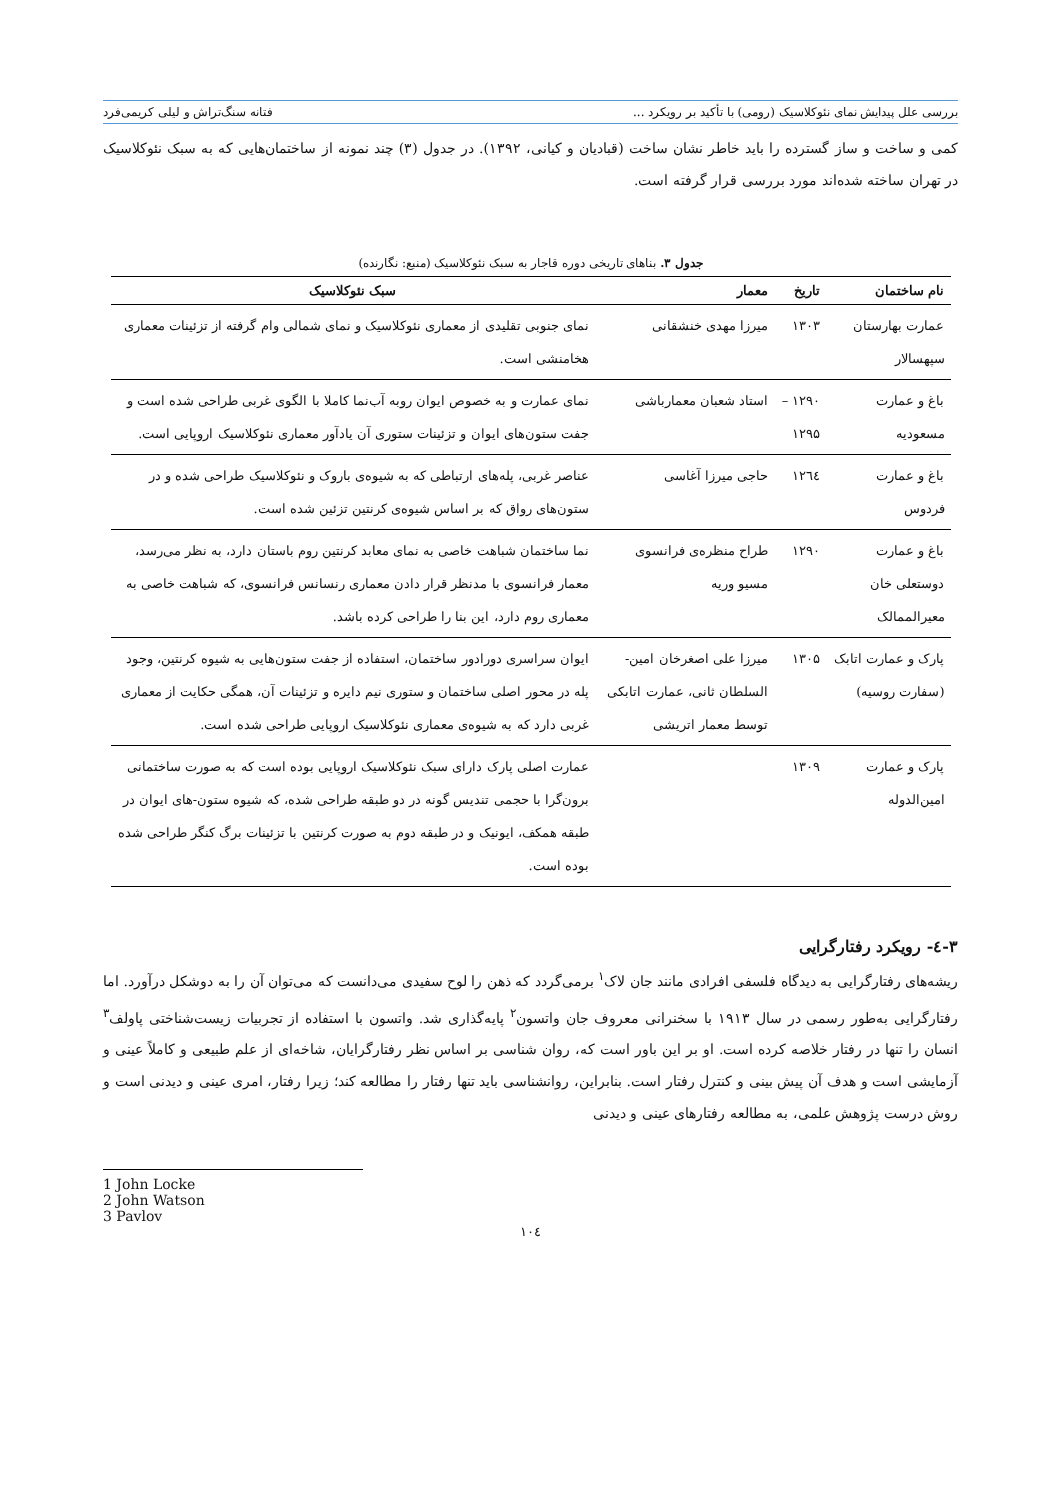بررسی علل پیدایش نمای نئوکلاسیک (رومی) با تأکید بر رویکرد ... فتانه سنگ‌تراش و لیلی کریمی‌فرد
کمی و ساخت و ساز گسترده را باید خاطر نشان ساخت (قبادیان و کیانی، ۱۳۹۲). در جدول (۳) چند نمونه از ساختمان‌هایی که به سبک نئوکلاسیک در تهران ساخته شده‌اند مورد بررسی قرار گرفته است.
جدول ۳. بناهای تاریخی دوره قاجار به سبک نئوکلاسیک (منبع: نگارنده)
| نام ساختمان | تاریخ | معمار | سبک نئوکلاسیک |
| --- | --- | --- | --- |
| عمارت بهارستان سپهسالار | ۱۳۰۳ | میرزا مهدی خنشقانی | نمای جنوبی تقلیدی از معماری نئوکلاسیک و نمای شمالی وام گرفته از تزئینات معماری هخامنشی است. |
| باغ و عمارت مسعودیه | ۱۲۹۰ – ۱۲۹۵ | استاد شعبان معمارباشی | نمای عمارت و به خصوص ایوان روبه آب‌نما کاملا با الگوی غربی طراحی شده است و جفت ستون‌های ایوان و تزئینات ستوری آن یادآور معماری نئوکلاسیک اروپایی است. |
| باغ و عمارت فردوس | ۱۲٦٤ | حاجی میرزا آغاسی | عناصر غربی، پله‌های ارتباطی که به شیوه‌ی باروک و نئوکلاسیک طراحی شده و در ستون‌های رواق که بر اساس شیوه‌ی کرنتین تزئین شده است. |
| باغ و عمارت دوستعلی خان معیرالممالک | ۱۲۹۰ | طراح منظره‌ی فرانسوی مسیو وریه | نما ساختمان شباهت خاصی به نمای معابد کرنتین روم باستان دارد، به نظر می‌رسد، معمار فرانسوی با مدنظر قرار دادن معماری رنسانس فرانسوی، که شباهت خاصی به معماری روم دارد، این بنا را طراحی کرده باشد. |
| پارک و عمارت اتابک (سفارت روسیه) | ۱۳۰۵ | میرزا علی اصغرخان امین-السلطان ثانی، عمارت اتابکی توسط معمار اتریشی | ایوان سراسری دورادور ساختمان، استفاده از جفت ستون‌هایی به شیوه کرنتین، وجود پله در محور اصلی ساختمان و ستوری نیم دایره و تزئینات آن، همگی حکایت از معماری غربی دارد که به شیوه‌ی معماری نئوکلاسیک اروپایی طراحی شده است. |
| پارک و عمارت امین‌الدوله | ۱۳۰۹ | | عمارت اصلی پارک دارای سبک نئوکلاسیک اروپایی بوده است که به صورت ساختمانی برون‌گرا با حجمی تندیس گونه در دو طبقه طراحی شده، که شیوه ستون-های ایوان در طبقه همکف، ایونیک و در طبقه دوم به صورت کرنتین با تزئینات برگ کنگر طراحی شده بوده است. |
۳-٤- رویکرد رفتارگرایی
ریشه‌های رفتارگرایی به دیدگاه فلسفی افرادی مانند جان لاک<sup>۱</sup> برمی‌گردد که ذهن را لوح سفیدی می‌دانست که می‌توان آن را به دوشکل درآورد. اما رفتارگرایی به‌طور رسمی در سال ۱۹۱۳ با سخنرانی معروف جان واتسون<sup>۲</sup> پایه‌گذاری شد. واتسون با استفاده از تجربیات زیست‌شناختی پاولف<sup>۳</sup> انسان را تنها در رفتار خلاصه کرده است. او بر این باور است که، روان شناسی بر اساس نظر رفتارگرایان، شاخه‌ای از علم طبیعی و کاملاً عینی و آزمایشی است و هدف آن پیش بینی و کنترل رفتار است. بنابراین، روانشناسی باید تنها رفتار را مطالعه کند؛ زیرا رفتار، امری عینی و دیدنی است و روش درست پژوهش علمی، به مطالعه رفتارهای عینی و دیدنی
1 John Locke
2 John Watson
3 Pavlov
۱۰٤